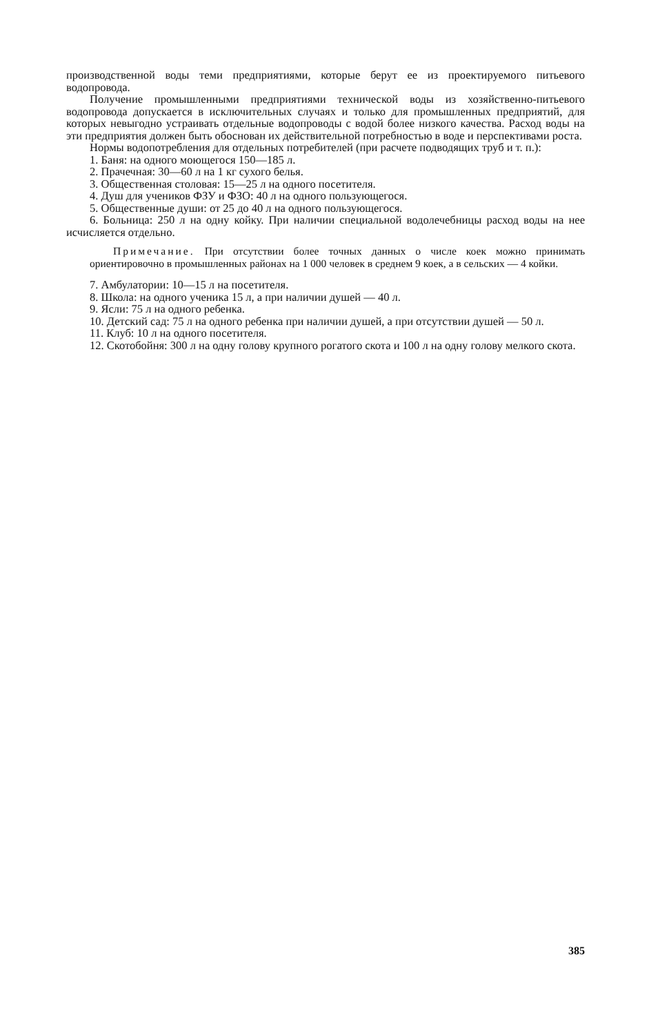производственной воды теми предприятиями, которые берут ее из проектируемого питьевого водопровода.
Получение промышленными предприятиями технической воды из хозяйственно-питьевого водопровода допускается в исключительных случаях и только для промышленных предприятий, для которых невыгодно устраивать отдельные водопроводы с водой более низкого качества. Расход воды на эти предприятия должен быть обоснован их действительной потребностью в воде и перспективами роста.
Нормы водопотребления для отдельных потребителей (при расчете подводящих труб и т. п.):
1. Баня: на одного моющегося 150—185 л.
2. Прачечная: 30—60 л на 1 кг сухого белья.
3. Общественная столовая: 15—25 л на одного посетителя.
4. Душ для учеников ФЗУ и ФЗО: 40 л на одного пользующегося.
5. Общественные души: от 25 до 40 л на одного пользующегося.
6. Больница: 250 л на одну койку. При наличии специальной водолечебницы расход воды на нее исчисляется отдельно.
Примечание. При отсутствии более точных данных о числе коек можно принимать ориентировочно в промышленных районах на 1 000 человек в среднем 9 коек, а в сельских — 4 койки.
7. Амбулатории: 10—15 л на посетителя.
8. Школа: на одного ученика 15 л, а при наличии душей — 40 л.
9. Ясли: 75 л на одного ребенка.
10. Детский сад: 75 л на одного ребенка при наличии душей, а при отсутствии душей — 50 л.
11. Клуб: 10 л на одного посетителя.
12. Скотобойня: 300 л на одну голову крупного рогатого скота и 100 л на одну голову мелкого скота.
385